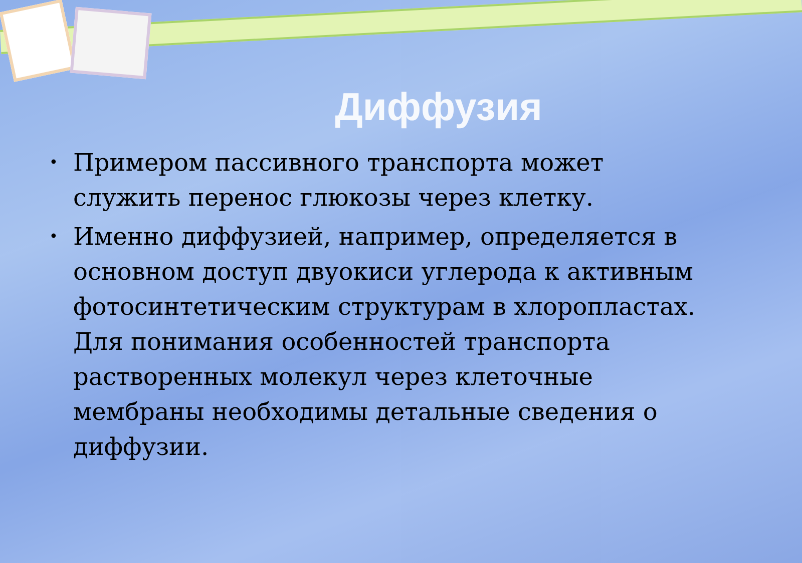Диффузия
• Примером пассивного транспорта может служить перенос глюкозы через клетку.
• Именно диффузией, например, определяется в основном доступ двуокиси углерода к активным фотосинтетическим структурам в хлоропластах. Для понимания особенностей транспорта растворенных молекул через клеточные мембраны необходимы детальные сведения о диффузии.